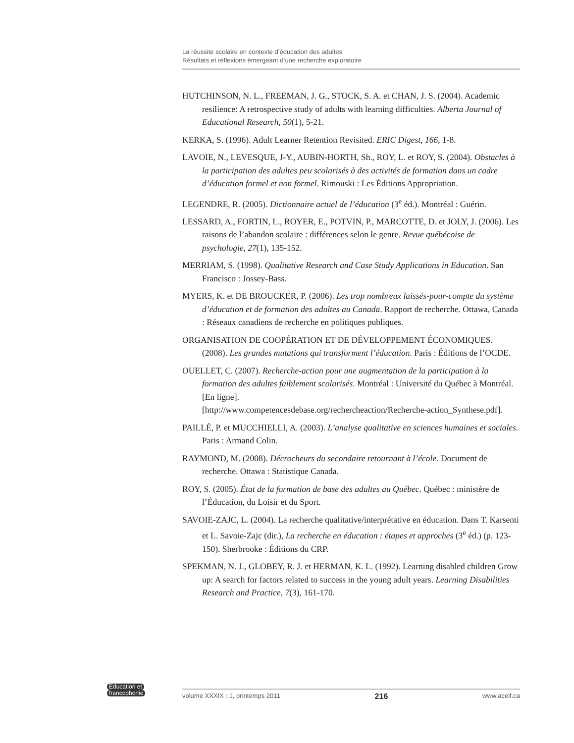La réussite scolaire en contexte d’éducation des adultes
Résultats et réflexions émergeant d’une recherche exploratoire
HUTCHINSON, N. L., FREEMAN, J. G., STOCK, S. A. et CHAN, J. S. (2004). Academic resilience: A retrospective study of adults with learning difficulties. Alberta Journal of Educational Research, 50(1), 5-21.
KERKA, S. (1996). Adult Learner Retention Revisited. ERIC Digest, 166, 1-8.
LAVOIE, N., LEVESQUE, J-Y., AUBIN-HORTH, Sh., ROY, L. et ROY, S. (2004). Obstacles à la participation des adultes peu scolarisés à des activités de formation dans un cadre d’éducation formel et non formel. Rimouski : Les Éditions Appropriation.
LEGENDRE, R. (2005). Dictionnaire actuel de l’éducation (3<sup>e</sup> éd.). Montréal : Guérin.
LESSARD, A., FORTIN, L., ROYER, E., POTVIN, P., MARCOTTE, D. et JOLY, J. (2006). Les raisons de l’abandon scolaire : différences selon le genre. Revue québécoise de psychologie, 27(1), 135-152.
MERRIAM, S. (1998). Qualitative Research and Case Study Applications in Education. San Francisco : Jossey-Bass.
MYERS, K. et DE BROUCKER, P. (2006). Les trop nombreux laissés-pour-compte du système d’éducation et de formation des adultes au Canada. Rapport de recherche. Ottawa, Canada : Réseaux canadiens de recherche en politiques publiques.
ORGANISATION DE COOPÉRATION ET DE DÉVELOPPEMENT ÉCONOMIQUES. (2008). Les grandes mutations qui transforment l’éducation. Paris : Éditions de l’OCDE.
OUELLET, C. (2007). Recherche-action pour une augmentation de la participation à la formation des adultes faiblement scolarisés. Montréal : Université du Québec à Montréal. [En ligne].
[http://www.competencesdebase.org/rechercheaction/Recherche-action_Synthese.pdf].
PAILLÉ, P. et MUCCHIELLI, A. (2003). L’analyse qualitative en sciences humaines et sociales. Paris : Armand Colin.
RAYMOND, M. (2008). Décrocheurs du secondaire retournant à l’école. Document de recherche. Ottawa : Statistique Canada.
ROY, S. (2005). État de la formation de base des adultes au Québec. Québec : ministère de l’Éducation, du Loisir et du Sport.
SAVOIE-ZAJC, L. (2004). La recherche qualitative/interprétative en éducation. Dans T. Karsenti et L. Savoie-Zajc (dir.), La recherche en éducation : étapes et approches (3<sup>e</sup> éd.) (p. 123-150). Sherbrooke : Éditions du CRP.
SPEKMAN, N. J., GLOBEY, R. J. et HERMAN, K. L. (1992). Learning disabled children Grow up: A search for factors related to success in the young adult years. Learning Disabilities Research and Practice, 7(3), 161-170.
Éducation et
francophonie
volume XXXIX : 1, printemps 2011 216 www.acelf.ca